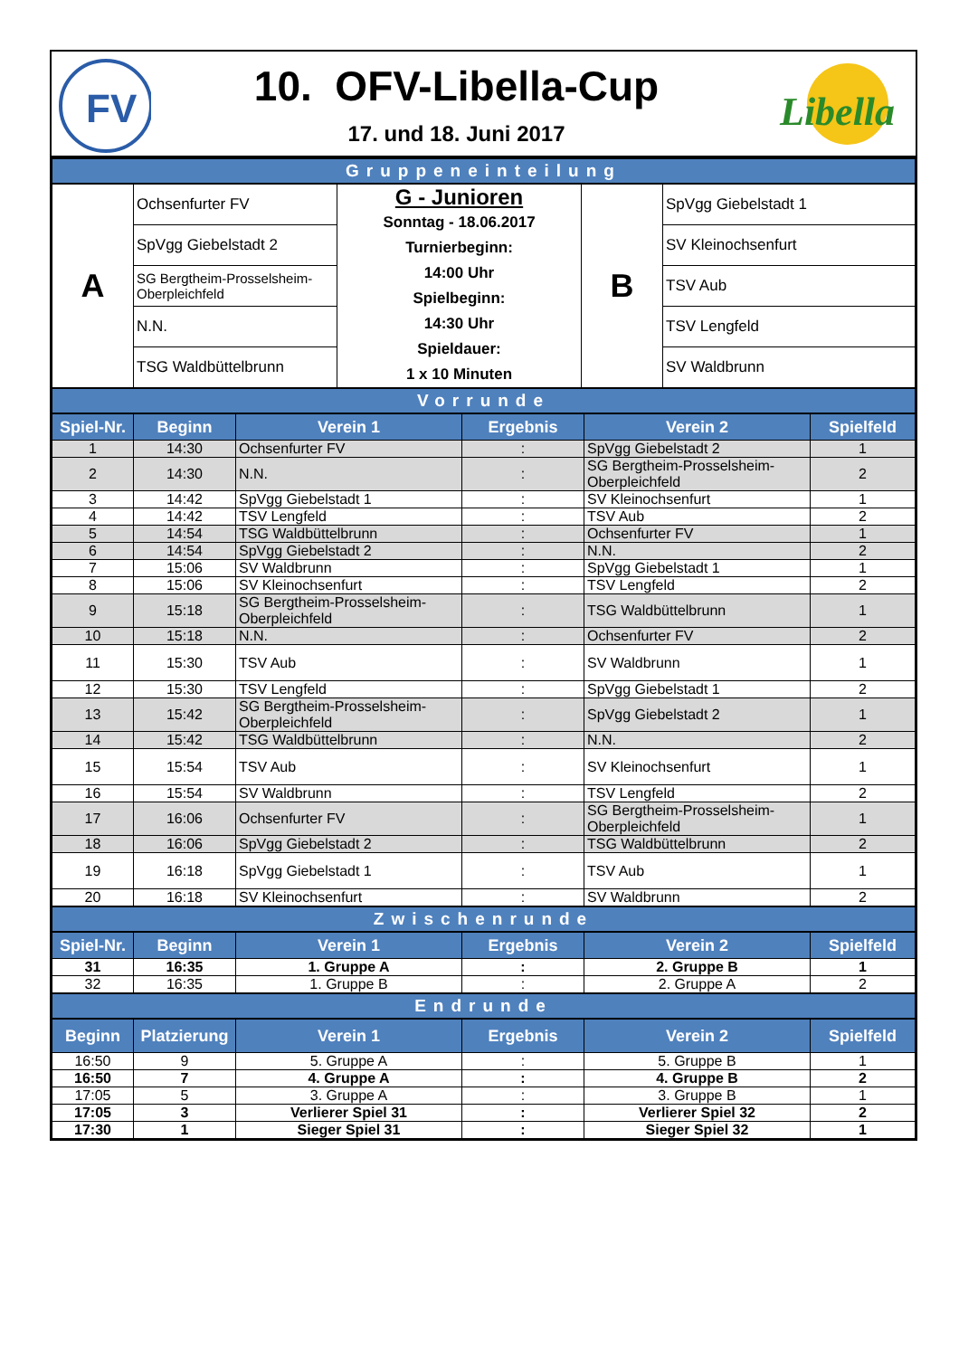FV
10. OFV-Libella-Cup
17. und 18. Juni 2017
Libella
Gruppeneinteilung
| A | Ochsenfurter FV | G - Junioren Sonntag - 18.06.2017 Turnierbeginn: 14:00 Uhr Spielbeginn: 14:30 Uhr Spieldauer: 1 x 10 Minuten | B | SpVgg Giebelstadt 1 |
| | SpVgg Giebelstadt 2 | | | SV Kleinochsenfurt |
| | SG Bergtheim-Prosselsheim-Oberpleichfeld | | | TSV Aub |
| | N.N. | | | TSV Lengfeld |
| | TSG Waldbüttelbrunn | | | SV Waldbrunn |
Vorrunde
| Spiel-Nr. | Beginn | Verein 1 | Ergebnis | Verein 2 | Spielfeld |
| --- | --- | --- | --- | --- | --- |
| 1 | 14:30 | Ochsenfurter FV | : | SpVgg Giebelstadt 2 | 1 |
| 2 | 14:30 | N.N. | : | SG Bergtheim-Prosselsheim-Oberpleichfeld | 2 |
| 3 | 14:42 | SpVgg Giebelstadt 1 | : | SV Kleinochsenfurt | 1 |
| 4 | 14:42 | TSV Lengfeld | : | TSV Aub | 2 |
| 5 | 14:54 | TSG Waldbüttelbrunn | : | Ochsenfurter FV | 1 |
| 6 | 14:54 | SpVgg Giebelstadt 2 | : | N.N. | 2 |
| 7 | 15:06 | SV Waldbrunn | : | SpVgg Giebelstadt 1 | 1 |
| 8 | 15:06 | SV Kleinochsenfurt | : | TSV Lengfeld | 2 |
| 9 | 15:18 | SG Bergtheim-Prosselsheim-Oberpleichfeld | : | TSG Waldbüttelbrunn | 1 |
| 10 | 15:18 | N.N. | : | Ochsenfurter FV | 2 |
| 11 | 15:30 | TSV Aub | : | SV Waldbrunn | 1 |
| 12 | 15:30 | TSV Lengfeld | : | SpVgg Giebelstadt 1 | 2 |
| 13 | 15:42 | SG Bergtheim-Prosselsheim-Oberpleichfeld | : | SpVgg Giebelstadt 2 | 1 |
| 14 | 15:42 | TSG Waldbüttelbrunn | : | N.N. | 2 |
| 15 | 15:54 | TSV Aub | : | SV Kleinochsenfurt | 1 |
| 16 | 15:54 | SV Waldbrunn | : | TSV Lengfeld | 2 |
| 17 | 16:06 | Ochsenfurter FV | : | SG Bergtheim-Prosselsheim-Oberpleichfeld | 1 |
| 18 | 16:06 | SpVgg Giebelstadt 2 | : | TSG Waldbüttelbrunn | 2 |
| 19 | 16:18 | SpVgg Giebelstadt 1 | : | TSV Aub | 1 |
| 20 | 16:18 | SV Kleinochsenfurt | : | SV Waldbrunn | 2 |
Zwischenrunde
| Spiel-Nr. | Beginn | Verein 1 | Ergebnis | Verein 2 | Spielfeld |
| --- | --- | --- | --- | --- | --- |
| 31 | 16:35 | 1. Gruppe A | : | 2. Gruppe B | 1 |
| 32 | 16:35 | 1. Gruppe B | : | 2. Gruppe A | 2 |
Endrunde
| Beginn | Platzierung | Verein 1 | Ergebnis | Verein 2 | Spielfeld |
| --- | --- | --- | --- | --- | --- |
| 16:50 | 9 | 5. Gruppe A | : | 5. Gruppe B | 1 |
| 16:50 | 7 | 4. Gruppe A | : | 4. Gruppe B | 2 |
| 17:05 | 5 | 3. Gruppe A | : | 3. Gruppe B | 1 |
| 17:05 | 3 | Verlierer Spiel 31 | : | Verlierer Spiel 32 | 2 |
| 17:30 | 1 | Sieger Spiel 31 | : | Sieger Spiel 32 | 1 |